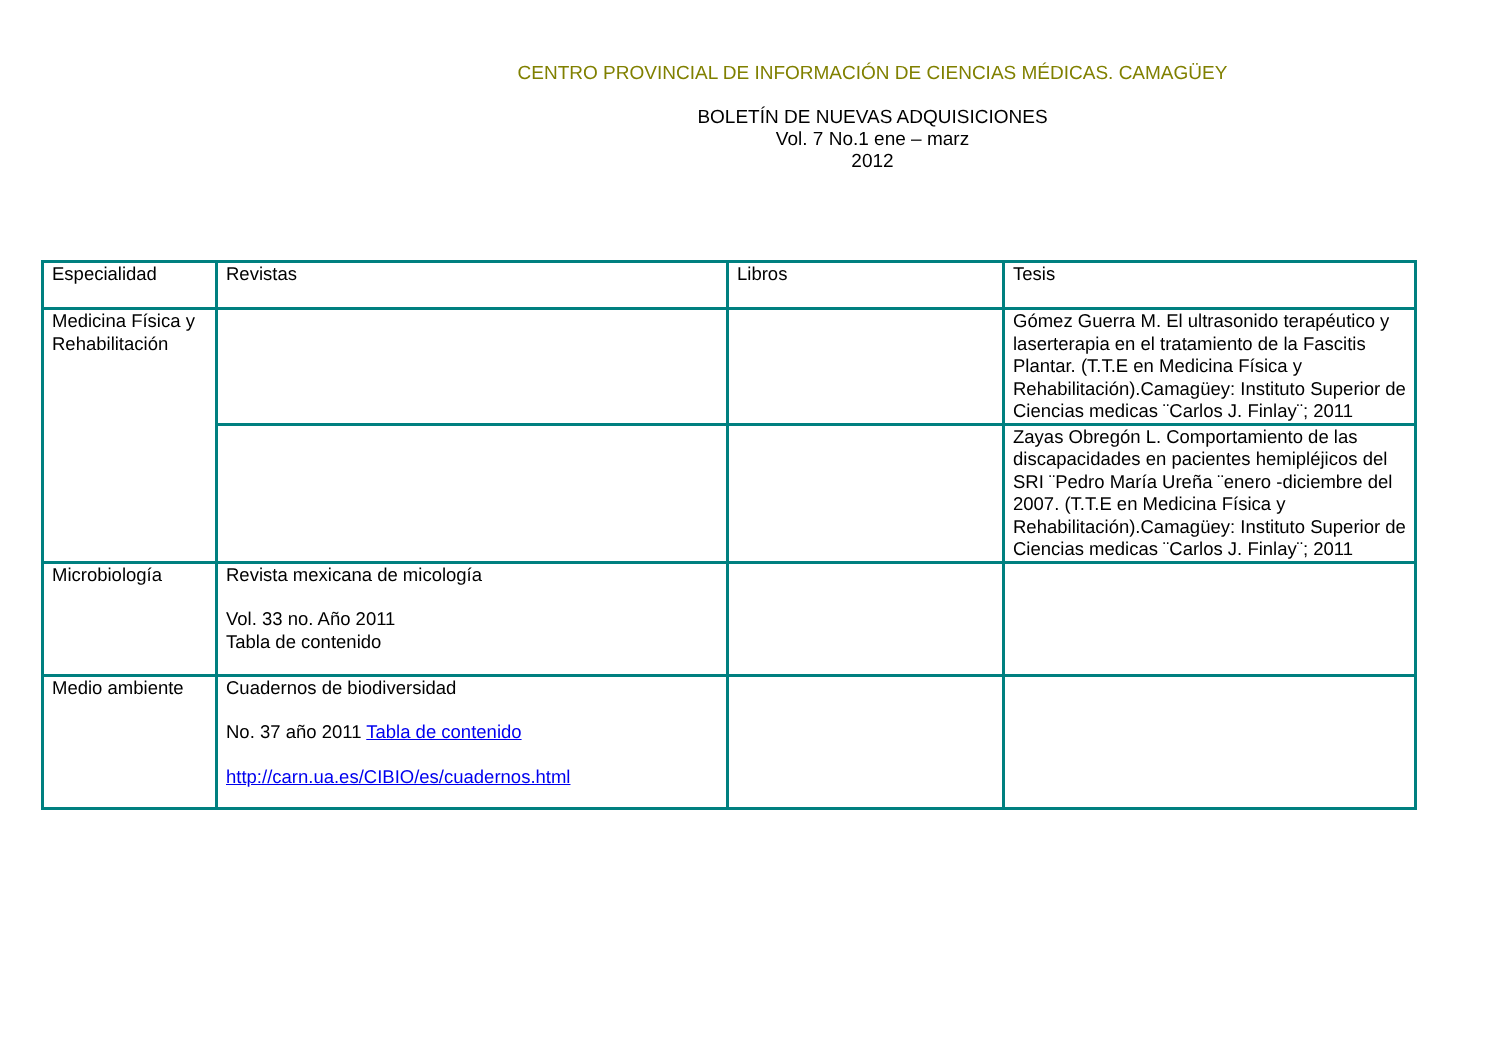CENTRO PROVINCIAL DE INFORMACIÓN DE CIENCIAS MÉDICAS. CAMAGÜEY
BOLETÍN DE NUEVAS ADQUISICIONES
Vol. 7 No.1 ene – marz
2012
| Especialidad | Revistas | Libros | Tesis |
| --- | --- | --- | --- |
| Medicina Física y Rehabilitación | | | Gómez Guerra M. El ultrasonido terapéutico y laserterapia en el tratamiento de la Fascitis Plantar. (T.T.E en Medicina Física y Rehabilitación).Camagüey: Instituto Superior de Ciencias medicas ¨Carlos J. Finlay¨; 2011 |
| | | | Zayas Obregón L. Comportamiento de las discapacidades en pacientes hemipléjicos del SRI ¨Pedro María Ureña ¨enero -diciembre del 2007. (T.T.E en Medicina Física y Rehabilitación).Camagüey: Instituto Superior de Ciencias medicas ¨Carlos J. Finlay¨; 2011 |
| Microbiología | Revista mexicana de micología Vol. 33 no. Año 2011 Tabla de contenido | | |
| Medio ambiente | Cuadernos de biodiversidad No. 37 año 2011 Tabla de contenido http://carn.ua.es/CIBIO/es/cuadernos.html | | |